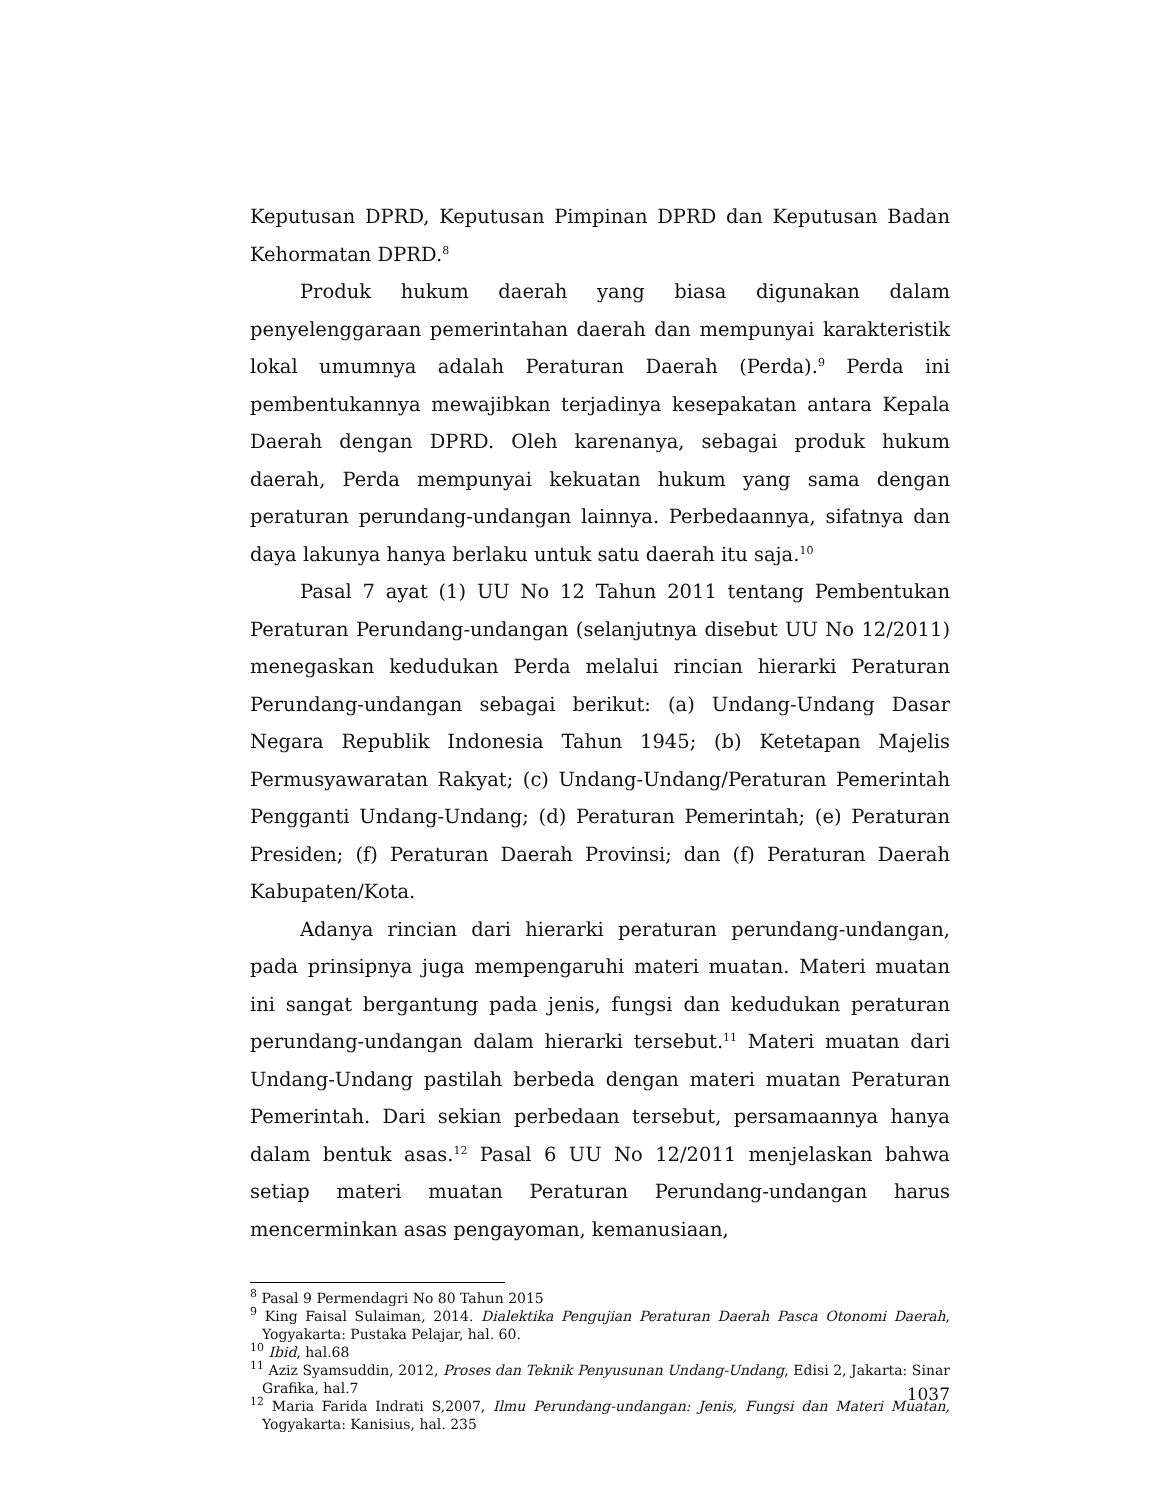Keputusan DPRD, Keputusan Pimpinan DPRD dan Keputusan Badan Kehormatan DPRD.<sup>8</sup>
Produk hukum daerah yang biasa digunakan dalam penyelenggaraan pemerintahan daerah dan mempunyai karakteristik lokal umumnya adalah Peraturan Daerah (Perda).<sup>9</sup> Perda ini pembentukannya mewajibkan terjadinya kesepakatan antara Kepala Daerah dengan DPRD. Oleh karenanya, sebagai produk hukum daerah, Perda mempunyai kekuatan hukum yang sama dengan peraturan perundang-undangan lainnya. Perbedaannya, sifatnya dan daya lakunya hanya berlaku untuk satu daerah itu saja.<sup>10</sup>
Pasal 7 ayat (1) UU No 12 Tahun 2011 tentang Pembentukan Peraturan Perundang-undangan (selanjutnya disebut UU No 12/2011) menegaskan kedudukan Perda melalui rincian hierarki Peraturan Perundang-undangan sebagai berikut: (a) Undang-Undang Dasar Negara Republik Indonesia Tahun 1945; (b) Ketetapan Majelis Permusyawaratan Rakyat; (c) Undang-Undang/Peraturan Pemerintah Pengganti Undang-Undang; (d) Peraturan Pemerintah; (e) Peraturan Presiden; (f) Peraturan Daerah Provinsi; dan (f) Peraturan Daerah Kabupaten/Kota.
Adanya rincian dari hierarki peraturan perundang-undangan, pada prinsipnya juga mempengaruhi materi muatan. Materi muatan ini sangat bergantung pada jenis, fungsi dan kedudukan peraturan perundang-undangan dalam hierarki tersebut.<sup>11</sup> Materi muatan dari Undang-Undang pastilah berbeda dengan materi muatan Peraturan Pemerintah. Dari sekian perbedaan tersebut, persamaannya hanya dalam bentuk asas.<sup>12</sup> Pasal 6 UU No 12/2011 menjelaskan bahwa setiap materi muatan Peraturan Perundang-undangan harus mencerminkan asas pengayoman, kemanusiaan,
<sup>8</sup> Pasal 9 Permendagri No 80 Tahun 2015
<sup>9</sup> King Faisal Sulaiman, 2014. Dialektika Pengujian Peraturan Daerah Pasca Otonomi Daerah, Yogyakarta: Pustaka Pelajar, hal. 60.
<sup>10</sup> Ibid, hal.68
<sup>11</sup> Aziz Syamsuddin, 2012, Proses dan Teknik Penyusunan Undang-Undang, Edisi 2, Jakarta: Sinar Grafika, hal.7
<sup>12</sup> Maria Farida Indrati S,2007, Ilmu Perundang-undangan: Jenis, Fungsi dan Materi Muatan, Yogyakarta: Kanisius, hal. 235
1037